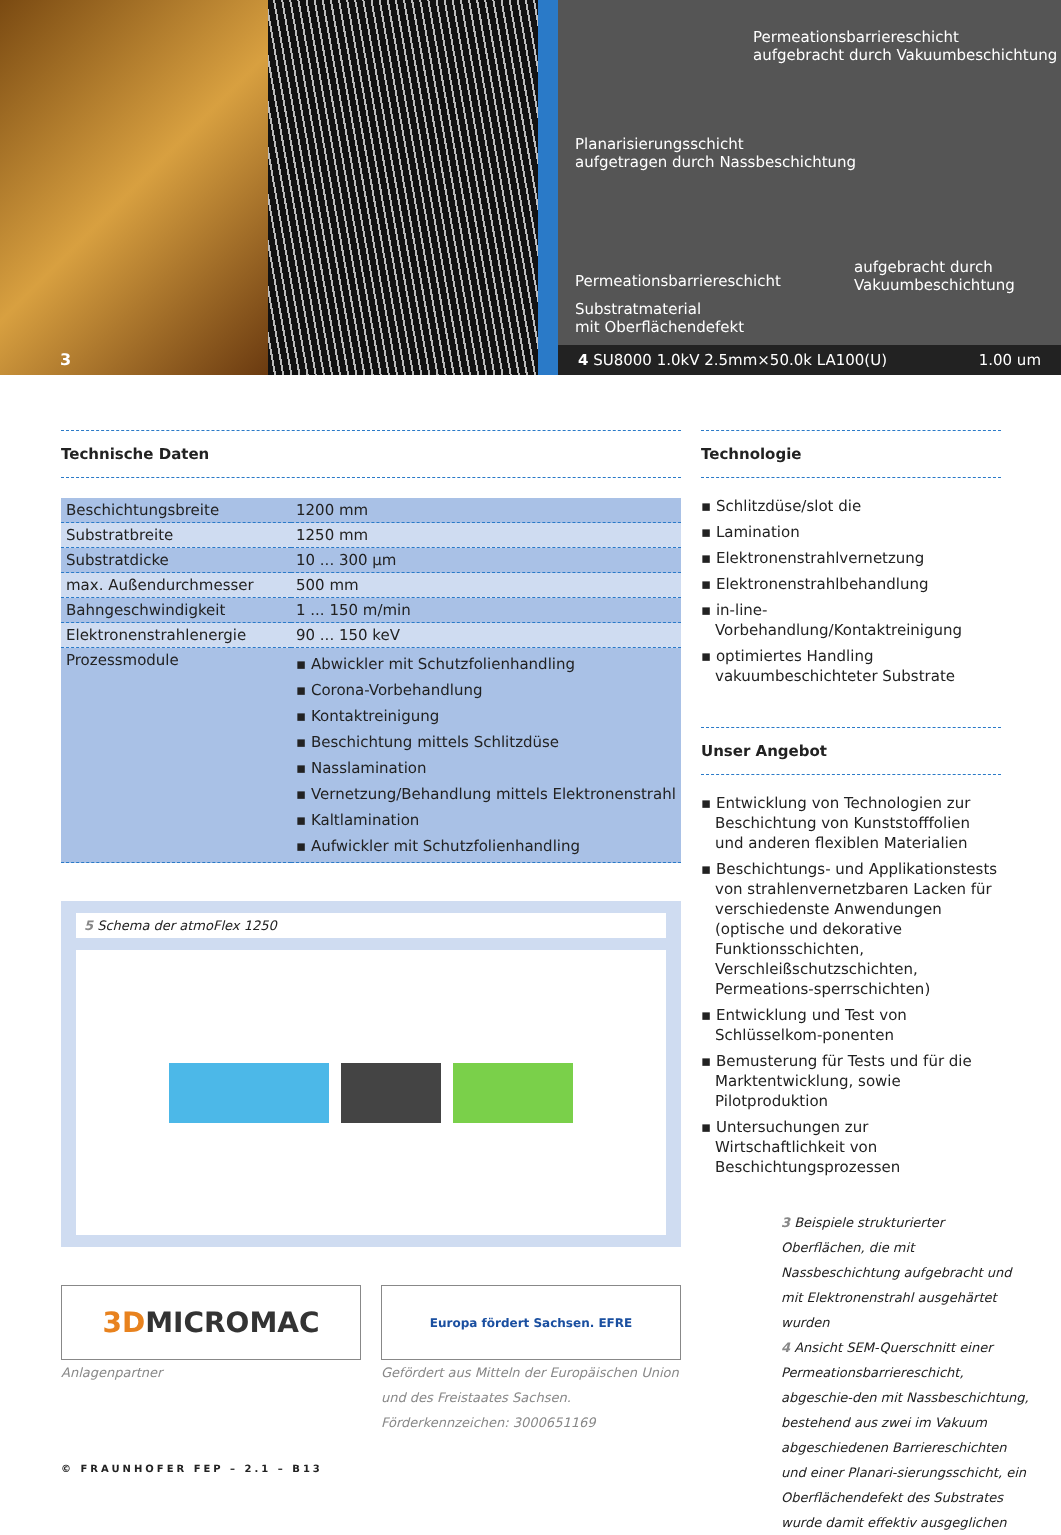3
Permeationsbarriereschicht
aufgebracht durch Vakuumbeschichtung
Planarisierungsschicht
aufgetragen durch Nassbeschichtung
Permeationsbarriereschicht
aufgebracht durch
Vakuumbeschichtung
Substratmaterial
mit Oberflächendefekt
4 SU8000 1.0kV 2.5mm×50.0k LA100(U) 1.00 um
Technische Daten
| Beschichtungsbreite | 1200 mm |
| Substratbreite | 1250 mm |
| Substratdicke | 10 ... 300 µm |
| max. Außendurchmesser | 500 mm |
| Bahngeschwindigkeit | 1 ... 150 m/min |
| Elektronenstrahlenergie | 90 ... 150 keV |
| Prozessmodule | ▪ Abwickler mit Schutzfolienhandling ▪ Corona-Vorbehandlung ▪ Kontaktreinigung ▪ Beschichtung mittels Schlitzdüse ▪ Nasslamination ▪ Vernetzung/Behandlung mittels Elektronenstrahl ▪ Kaltlamination ▪ Aufwickler mit Schutzfolienhandling |
5 Schema der atmoFlex 1250
3D MICROMAC
Europa fördert Sachsen. EFRE
Anlagenpartner Gefördert aus Mitteln der Europäischen Union
und des Freistaates Sachsen.
Förderkennzeichen: 3000651169
Technologie
▪ Schlitzdüse/slot die
▪ Lamination
▪ Elektronenstrahlvernetzung
▪ Elektronenstrahlbehandlung
▪ in-line-Vorbehandlung/Kontaktreinigung
▪ optimiertes Handling vakuumbeschichteter Substrate
Unser Angebot
▪ Entwicklung von Technologien zur Beschichtung von Kunststofffolien und anderen flexiblen Materialien
▪ Beschichtungs- und Applikationstests von strahlenvernetzbaren Lacken für verschiedenste Anwendungen (optische und dekorative Funktionsschichten, Verschleißschutzschichten, Permeations-sperrschichten)
▪ Entwicklung und Test von Schlüsselkom-ponenten
▪ Bemusterung für Tests und für die Marktentwicklung, sowie Pilotproduktion
▪ Untersuchungen zur Wirtschaftlichkeit von Beschichtungsprozessen
3 Beispiele strukturierter Oberflächen, die mit Nassbeschichtung aufgebracht und mit Elektronenstrahl ausgehärtet wurden
4 Ansicht SEM-Querschnitt einer Permeationsbarriereschicht, abgeschie-den mit Nassbeschichtung, bestehend aus zwei im Vakuum abgeschiedenen Barriereschichten und einer Planari-sierungsschicht, ein Oberflächendefekt des Substrates wurde damit effektiv ausgeglichen
© FRAUNHOFER FEP – 2.1 – B13